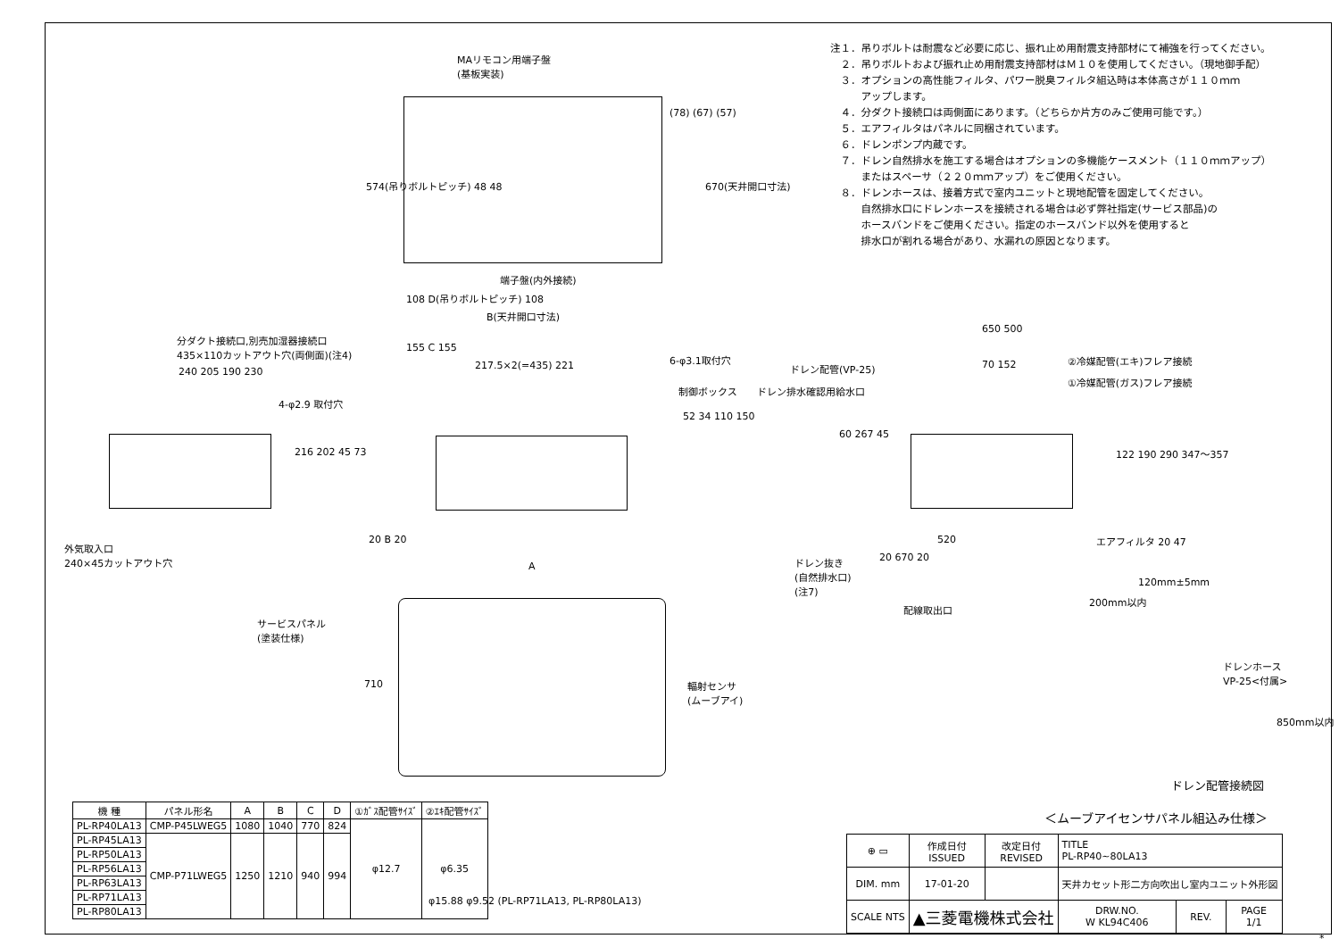注１．吊りボルトは耐震など必要に応じ、振れ止め用耐震支持部材にて補強を行ってください。
　２．吊りボルトおよび振れ止め用耐震支持部材はＭ１０を使用してください。（現地御手配）
　３．オプションの高性能フィルタ、パワー脱臭フィルタ組込時は本体高さが１１０ｍｍ
　　　アップします。
　４．分ダクト接続口は両側面にあります。（どちらか片方のみご使用可能です。）
　５．エアフィルタはパネルに同梱されています。
　６．ドレンポンプ内蔵です。
　７．ドレン自然排水を施工する場合はオプションの多機能ケースメント（１１０ｍｍアップ）
　　　またはスペーサ（２２０ｍｍアップ）をご使用ください。
　８．ドレンホースは、接着方式で室内ユニットと現地配管を固定してください。
　　　自然排水口にドレンホースを接続される場合は必ず弊社指定(サービス部品)の
　　　ホースバンドをご使用ください。指定のホースバンド以外を使用すると
　　　排水口が割れる場合があり、水漏れの原因となります。
MAリモコン用端子盤
(基板実装)
端子盤(内外接続)
108 D(吊りボルトピッチ) 108
B(天井開口寸法)
(78) (67) (57)
670(天井開口寸法)
574(吊りボルトピッチ) 48 48
分ダクト接続口,別売加湿器接続口
435×110カットアウト穴(両側面)(注4)
240 205 190 230
4-φ2.9 取付穴
216 202 45 73
外気取入口
240×45カットアウト穴
155 C 155
217.5×2(=435) 221
6-φ3.1取付穴
制御ボックス
52 34 110 150
20 B 20
A
サービスパネル
(塗装仕様)
710
輻射センサ
(ムーブアイ)
650 500
70 152 ②冷媒配管(エキ)フレア接続
①冷媒配管(ガス)フレア接続
ドレン配管(VP-25)
ドレン排水確認用給水口
60 267 45
122 190 290 347～357
エアフィルタ 20 47
520
20 670 20
ドレン抜き
(自然排水口)
(注7)
配線取出口
120mm±5mm
200mm以内
ドレンホース
VP-25<付属>
850mm以内
ドレン配管接続図
＜ムーブアイセンサパネル組込み仕様＞
| 機 種 | パネル形名 | A | B | C | D | ①ｶﾞｽ配管ｻｲｽﾞ | ②ｴｷ配管ｻｲｽﾞ |
| --- | --- | --- | --- | --- | --- | --- | --- |
| PL-RP40LA13 | CMP-P45LWEG5 | 1080 | 1040 | 770 | 824 | φ12.7 | φ6.35 |
| PL-RP45LA13 | CMP-P71LWEG5 | 1250 | 1210 | 940 | 994 | | |
| PL-RP50LA13 | | | | | | | |
| PL-RP56LA13 | | | | | | | |
| PL-RP63LA13 | | | | | | | |
| PL-RP71LA13 | | | | | | | |
| PL-RP80LA13 | | | | | | | |
φ15.88 φ9.52 (PL-RP71LA13, PL-RP80LA13)
| ⊕ ▭ | 作成日付 ISSUED | 改定日付 REVISED | TITLE PL-RP40~80LA13 | | |
| DIM. mm | 17-01-20 | | 天井カセット形二方向吹出し室内ユニット外形図 | | |
| SCALE NTS | ▲三菱電機株式会社 | | DRW.NO. W KL94C406 | REV. | PAGE 1/1 |
*